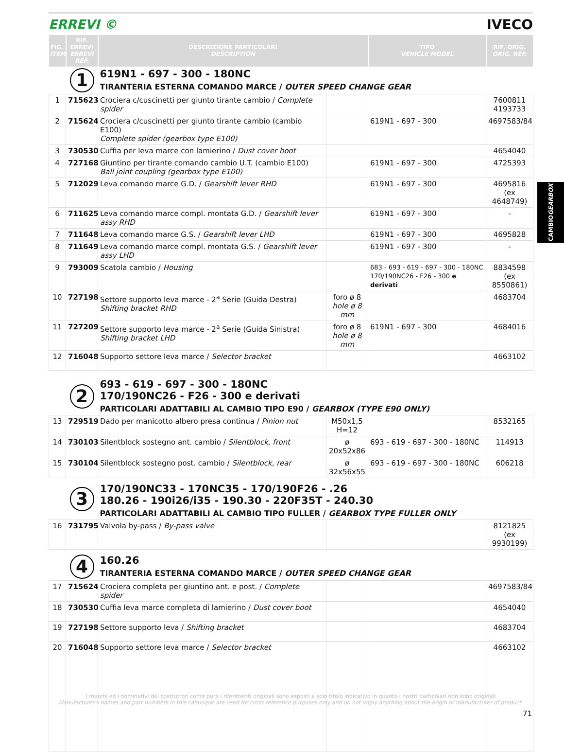ERREVI © IVECO
| FIG. ITEM | RIF. ERREVI ERREVI REF. | DESCRIZIONE PARTICOLARI DESCRIPTION | | TIPO VEHICLE MODEL | RIF. ORIG. ORIG. REF. |
| --- | --- | --- | --- | --- | --- |
| | 1 | 619N1 - 697 - 300 - 180NC TIRANTERIA ESTERNA COMANDO MARCE / OUTER SPEED CHANGE GEAR | | | |
| 1 | 715623 | Crociera c/cuscinetti per giunto tirante cambio / Complete spider | | | 7600811 4193733 |
| 2 | 715624 | Crociera c/cuscinetti per giunto tirante cambio (cambio E100) Complete spider (gearbox type E100) | | 619N1 - 697 - 300 | 4697583/84 |
| 3 | 730530 | Cuffia per leva marce con lamierino / Dust cover boot | | | 4654040 |
| 4 | 727168 | Giuntino per tirante comando cambio U.T. (cambio E100) Ball joint coupling (gearbox type E100) | | 619N1 - 697 - 300 | 4725393 |
| 5 | 712029 | Leva comando marce G.D. / Gearshift lever RHD | | 619N1 - 697 - 300 | 4695816 (ex 4648749) |
| 6 | 711625 | Leva comando marce compl. montata G.D. / Gearshift lever assy RHD | | 619N1 - 697 - 300 | - |
| 7 | 711648 | Leva comando marce G.S. / Gearshift lever LHD | | 619N1 - 697 - 300 | 4695828 |
| 8 | 711649 | Leva comando marce compl. montata G.S. / Gearshift lever assy LHD | | 619N1 - 697 - 300 | - |
| 9 | 793009 | Scatola cambio / Housing | | 683 - 693 - 619 - 697 - 300 - 180NC 170/190NC26 - F26 - 300 e derivati | 8834598 (ex 8550861) |
| 10 | 727198 | Settore supporto leva marce - 2<sup>a</sup> Serie (Guida Destra) Shifting bracket RHD | foro ø 8 hole ø 8 mm | | 4683704 |
| 11 | 727209 | Settore supporto leva marce - 2<sup>a</sup> Serie (Guida Sinistra) Shifting bracket LHD | foro ø 8 hole ø 8 mm | 619N1 - 697 - 300 | 4684016 |
| 12 | 716048 | Supporto settore leva marce / Selector bracket | | | 4663102 |
| | 2 | 693 - 619 - 697 - 300 - 180NC 170/190NC26 - F26 - 300 e derivati PARTICOLARI ADATTABILI AL CAMBIO TIPO E90 / GEARBOX (TYPE E90 ONLY) | | | |
| 13 | 729519 | Dado per manicotto albero presa continua / Pinion nut | M50x1,5 H=12 | | 8532165 |
| 14 | 730103 | Silentblock sostegno ant. cambio / Silentblock, front | ø 20x52x86 | 693 - 619 - 697 - 300 - 180NC | 114913 |
| 15 | 730104 | Silentblock sostegno post. cambio / Silentblock, rear | ø 32x56x55 | 693 - 619 - 697 - 300 - 180NC | 606218 |
| | 3 | 170/190NC33 - 170NC35 - 170/190F26 - .26 180.26 - 190i26/i35 - 190.30 - 220F35T - 240.30 PARTICOLARI ADATTABILI AL CAMBIO TIPO FULLER / GEARBOX TYPE FULLER ONLY | | | |
| 16 | 731795 | Valvola by-pass / By-pass valve | | | 8121825 (ex 9930199) |
| | 4 | 160.26 TIRANTERIA ESTERNA COMANDO MARCE / OUTER SPEED CHANGE GEAR | | | |
| 17 | 715624 | Crociera completa per giuntino ant. e post. / Complete spider | | | 4697583/84 |
| 18 | 730530 | Cuffia leva marce completa di lamierino / Dust cover boot | | | 4654040 |
| 19 | 727198 | Settore supporto leva / Shifting bracket | | | 4683704 |
| 20 | 716048 | Supporto settore leva marce / Selector bracket | | | 4663102 |
CAMBIO GEARBOX
I marchi ed i nominativi dei costruttori come pure i riferimenti originali sono esposti a solo titolo indicativo in quanto i nostri particolari non sono originali
Manufacturer's names and part numbers in this catalogue are used for cross reference purposes only and do not imply anything about the origin or manufacturer of product.
71